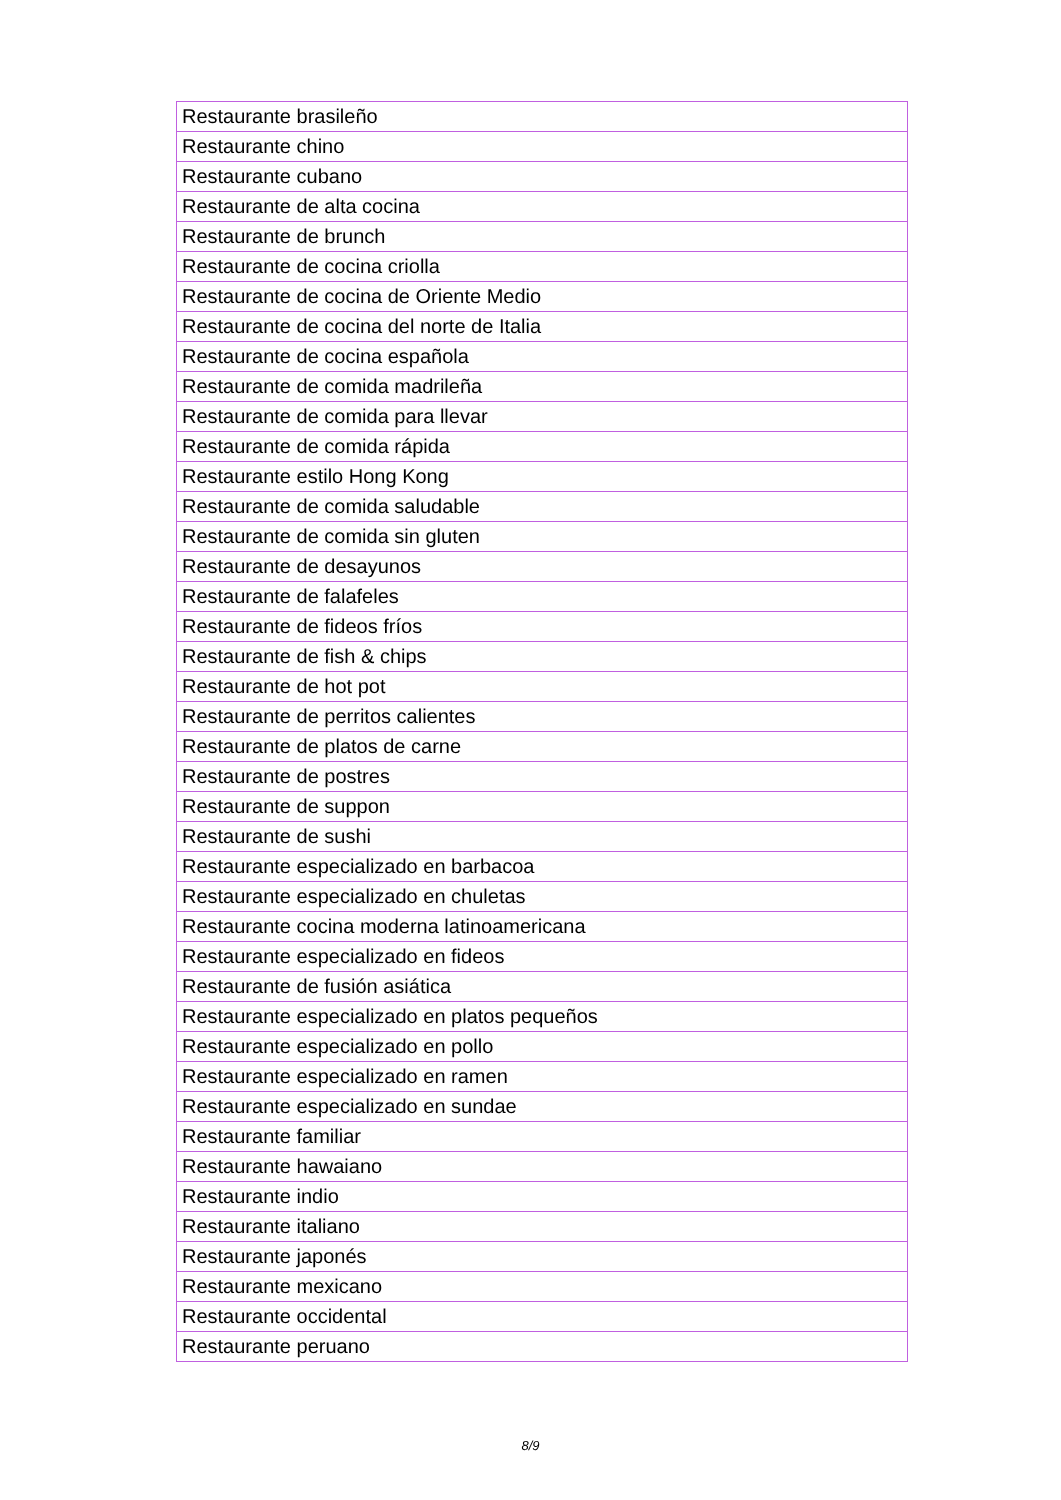| Restaurante brasileño |
| Restaurante chino |
| Restaurante cubano |
| Restaurante de alta cocina |
| Restaurante de brunch |
| Restaurante de cocina criolla |
| Restaurante de cocina de Oriente Medio |
| Restaurante de cocina del norte de Italia |
| Restaurante de cocina española |
| Restaurante de comida madrileña |
| Restaurante de comida para llevar |
| Restaurante de comida rápida |
| Restaurante estilo Hong Kong |
| Restaurante de comida saludable |
| Restaurante de comida sin gluten |
| Restaurante de desayunos |
| Restaurante de falafeles |
| Restaurante de fideos fríos |
| Restaurante de fish & chips |
| Restaurante de hot pot |
| Restaurante de perritos calientes |
| Restaurante de platos de carne |
| Restaurante de postres |
| Restaurante de suppon |
| Restaurante de sushi |
| Restaurante especializado en barbacoa |
| Restaurante especializado en chuletas |
| Restaurante cocina moderna latinoamericana |
| Restaurante especializado en fideos |
| Restaurante de fusión asiática |
| Restaurante especializado en platos pequeños |
| Restaurante especializado en pollo |
| Restaurante especializado en ramen |
| Restaurante especializado en sundae |
| Restaurante familiar |
| Restaurante hawaiano |
| Restaurante indio |
| Restaurante italiano |
| Restaurante japonés |
| Restaurante mexicano |
| Restaurante occidental |
| Restaurante peruano |
8/9